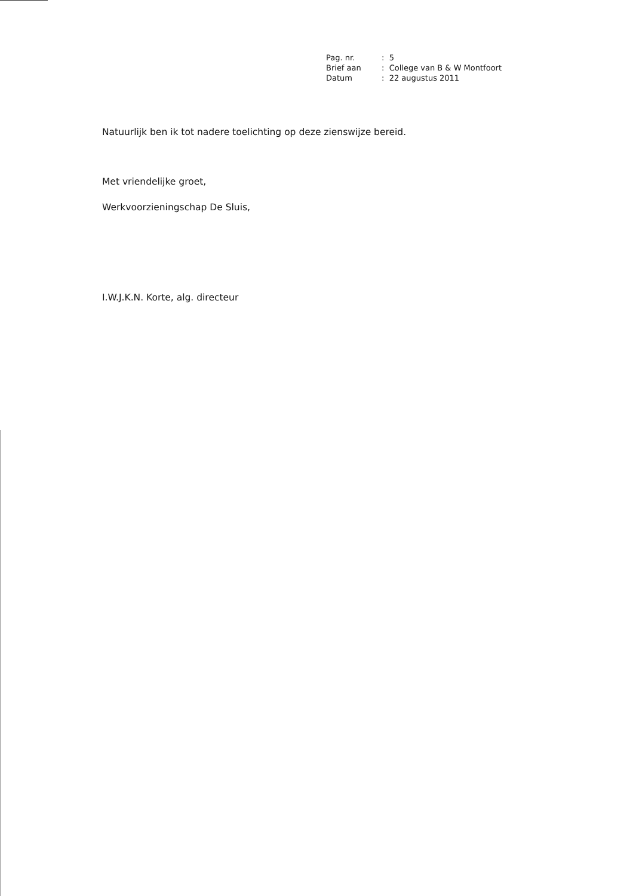| Pag. nr. | : 5 |
| Brief aan | : College van B & W Montfoort |
| Datum | : 22 augustus 2011 |
Natuurlijk ben ik tot nadere toelichting op deze zienswijze bereid.
Met vriendelijke groet,
Werkvoorzieningschap De Sluis,
I.W.J.K.N. Korte, alg. directeur